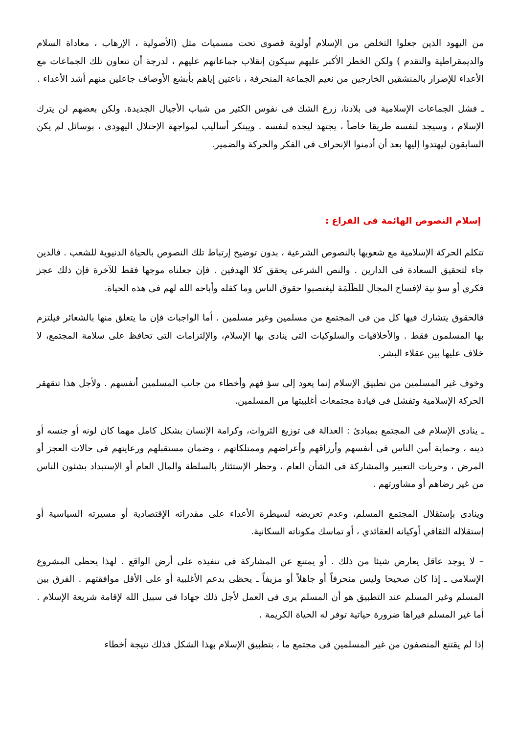من اليهود الذين جعلوا التخلص من الإسلام أولوية قصوى تحت مسميات مثل (الأصولية ، الإرهاب ، معاداة السلام والديمقراطية والتقدم ) ولكن الخطر الأكبر عليهم سيكون إنقلاب جماعاتهم عليهم ، لدرجة أن تتعاون تلك الجماعات مع الأعداء للإضرار بالمنشقين الخارجين من نعيم الجماعة المنحرفة ، ناعتين إياهم بأبشع الأوصاف جاعلين منهم أشد الأعداء .
ـ فشل الجماعات الإسلامية فى بلادنا، زرع الشك فى نفوس الكثير من شباب الأجيال الجديدة. ولكن بعضهم لن يترك الإسلام ، وسيجد لنفسه طريقا خاصاً ، يجتهد ليجده لنفسه . ويبتكر أساليب لمواجهة الإحتلال اليهودى ، بوسائل لم يكن السابقون ليهتدوا إليها بعد أن أدمنوا الإنحراف فى الفكر والحركة والضمير.
إسلام النصوص الهائمة فى الفراغ :
تتكلم الحركة الإسلامية مع شعوبها بالنصوص الشرعية ، بدون توضيح إرتباط تلك النصوص بالحياة الدنيوية للشعب . فالدين جاء لتحقيق السعادة فى الدارين . والنص الشرعى يحقق كلا الهدفين . فإن جعلناه موجها فقط للآخرة فإن ذلك عجز فكري أو سؤ نية لإفساح المجال للظَلَمَة ليغتصبوا حقوق الناس وما كفله وأباحه الله لهم فى هذه الحياة.
فالحقوق يتشارك فيها كل من فى المجتمع من مسلمين وغير مسلمين . أما الواجبات فإن ما يتعلق منها بالشعائر فيلتزم بها المسلمون فقط . والأخلاقيات والسلوكيات التى ينادى بها الإسلام، والإلتزامات التى تحافظ على سلامة المجتمع، لا خلاف عليها بين عقلاء البشر.
وخوف غير المسلمين من تطبيق الإسلام إنما يعود إلى سؤ فهم وأخطاء من جانب المسلمين أنفسهم . ولأجل هذا تتقهقر الحركة الإسلامية وتفشل فى قيادة مجتمعات أغلبيتها من المسلمين.
ـ ينادى الإسلام فى المجتمع بمبادئ : العدالة فى توزيع الثروات، وكرامة الإنسان بشكل كامل مهما كان لونه أو جنسه أو دينه ، وحماية أمن الناس فى أنفسهم وأرزاقهم وأعراضهم وممتلكاتهم ، وضمان مستقبلهم ورعايتهم فى حالات العجز أو المرض ، وحريات التعبير والمشاركة فى الشأن العام ، وحظر الإستئثار بالسلطة والمال العام أو الإستبداد بشئون الناس من غير رضاهم أو مشاورتهم .
وينادى بإستقلال المجتمع المسلم، وعدم تعريضه لسيطرة الأعداء على مقدراته الإقتصادية أو مسيرته السياسية أو إستقلاله الثقافي أوكيانه العقائدي ، أو تماسك مكوناته السكانية.
– لا يوجد عاقل يعارض شيئا من ذلك . أو يمتنع عن المشاركة فى تنفيذه على أرض الواقع . لهذا يحظى المشروع الإسلامى ـ إذا كان صحيحا وليس منحرفاً أو جاهلاً أو مزيفاً ـ يحظى بدعم الأغلبية أو على الأقل موافقتهم . الفرق بين المسلم وغير المسلم عند التطبيق هو أن المسلم يرى فى العمل لأجل ذلك جهادا فى سبيل الله لإقامة شريعة الإسلام . أما غير المسلم فيراها ضرورة حياتية توفر له الحياة الكريمة .
إذا لم يقتنع المنصفون من غير المسلمين فى مجتمع ما ، بتطبيق الإسلام بهذا الشكل فذلك نتيجة أخطاء